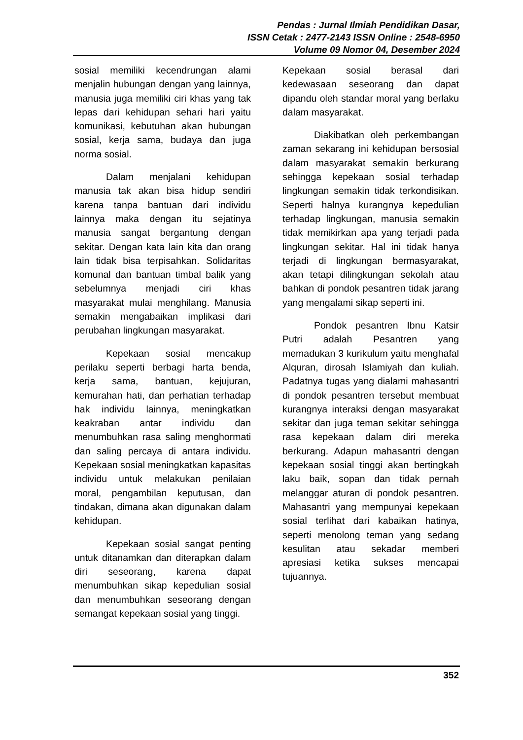Pendas : Jurnal Ilmiah Pendidikan Dasar,
ISSN Cetak : 2477-2143 ISSN Online : 2548-6950
Volume 09 Nomor 04, Desember 2024
sosial memiliki kecendrungan alami menjalin hubungan dengan yang lainnya, manusia juga memiliki ciri khas yang tak lepas dari kehidupan sehari hari yaitu komunikasi, kebutuhan akan hubungan sosial, kerja sama, budaya dan juga norma sosial.
Dalam menjalani kehidupan manusia tak akan bisa hidup sendiri karena tanpa bantuan dari individu lainnya maka dengan itu sejatinya manusia sangat bergantung dengan sekitar. Dengan kata lain kita dan orang lain tidak bisa terpisahkan. Solidaritas komunal dan bantuan timbal balik yang sebelumnya menjadi ciri khas masyarakat mulai menghilang. Manusia semakin mengabaikan implikasi dari perubahan lingkungan masyarakat.
Kepekaan sosial mencakup perilaku seperti berbagi harta benda, kerja sama, bantuan, kejujuran, kemurahan hati, dan perhatian terhadap hak individu lainnya, meningkatkan keakraban antar individu dan menumbuhkan rasa saling menghormati dan saling percaya di antara individu. Kepekaan sosial meningkatkan kapasitas individu untuk melakukan penilaian moral, pengambilan keputusan, dan tindakan, dimana akan digunakan dalam kehidupan.
Kepekaan sosial sangat penting untuk ditanamkan dan diterapkan dalam diri seseorang, karena dapat menumbuhkan sikap kepedulian sosial dan menumbuhkan seseorang dengan semangat kepekaan sosial yang tinggi.
Kepekaan sosial berasal dari kedewasaan seseorang dan dapat dipandu oleh standar moral yang berlaku dalam masyarakat.
Diakibatkan oleh perkembangan zaman sekarang ini kehidupan bersosial dalam masyarakat semakin berkurang sehingga kepekaan sosial terhadap lingkungan semakin tidak terkondisikan. Seperti halnya kurangnya kepedulian terhadap lingkungan, manusia semakin tidak memikirkan apa yang terjadi pada lingkungan sekitar. Hal ini tidak hanya terjadi di lingkungan bermasyarakat, akan tetapi dilingkungan sekolah atau bahkan di pondok pesantren tidak jarang yang mengalami sikap seperti ini.
Pondok pesantren Ibnu Katsir Putri adalah Pesantren yang memadukan 3 kurikulum yaitu menghafal Alquran, dirosah Islamiyah dan kuliah. Padatnya tugas yang dialami mahasantri di pondok pesantren tersebut membuat kurangnya interaksi dengan masyarakat sekitar dan juga teman sekitar sehingga rasa kepekaan dalam diri mereka berkurang. Adapun mahasantri dengan kepekaan sosial tinggi akan bertingkah laku baik, sopan dan tidak pernah melanggar aturan di pondok pesantren. Mahasantri yang mempunyai kepekaan sosial terlihat dari kabaikan hatinya, seperti menolong teman yang sedang kesulitan atau sekadar memberi apresiasi ketika sukses mencapai tujuannya.
352